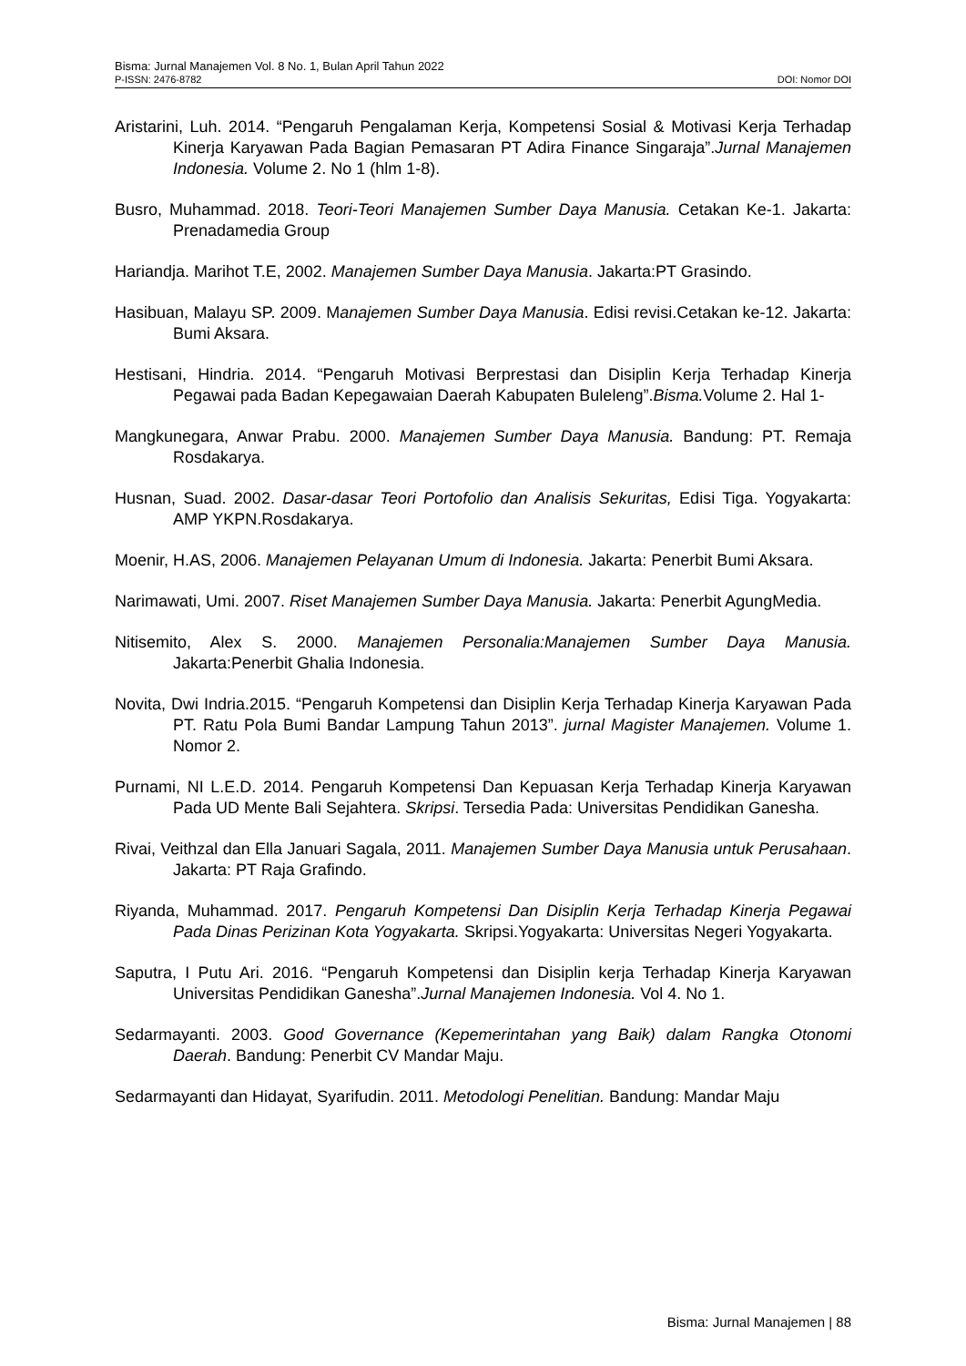Bisma: Jurnal Manajemen Vol. 8 No. 1, Bulan April Tahun 2022
P-ISSN: 2476-8782 DOI: Nomor DOI
Aristarini, Luh. 2014. “Pengaruh Pengalaman Kerja, Kompetensi Sosial & Motivasi Kerja Terhadap Kinerja Karyawan Pada Bagian Pemasaran PT Adira Finance Singaraja”.Jurnal Manajemen Indonesia. Volume 2. No 1 (hlm 1-8).
Busro, Muhammad. 2018. Teori-Teori Manajemen Sumber Daya Manusia. Cetakan Ke-1. Jakarta: Prenadamedia Group
Hariandja. Marihot T.E, 2002. Manajemen Sumber Daya Manusia. Jakarta:PT Grasindo.
Hasibuan, Malayu SP. 2009. Manajemen Sumber Daya Manusia. Edisi revisi.Cetakan ke-12. Jakarta: Bumi Aksara.
Hestisani, Hindria. 2014. “Pengaruh Motivasi Berprestasi dan Disiplin Kerja Terhadap Kinerja Pegawai pada Badan Kepegawaian Daerah Kabupaten Buleleng”.Bisma. Volume 2. Hal 1-
Mangkunegara, Anwar Prabu. 2000. Manajemen Sumber Daya Manusia. Bandung: PT. Remaja Rosdakarya.
Husnan, Suad. 2002. Dasar-dasar Teori Portofolio dan Analisis Sekuritas, Edisi Tiga. Yogyakarta: AMP YKPN.Rosdakarya.
Moenir, H.AS, 2006. Manajemen Pelayanan Umum di Indonesia. Jakarta: Penerbit Bumi Aksara.
Narimawati, Umi. 2007. Riset Manajemen Sumber Daya Manusia. Jakarta: Penerbit AgungMedia.
Nitisemito, Alex S. 2000. Manajemen Personalia:Manajemen Sumber Daya Manusia. Jakarta:Penerbit Ghalia Indonesia.
Novita, Dwi Indria.2015. “Pengaruh Kompetensi dan Disiplin Kerja Terhadap Kinerja Karyawan Pada PT. Ratu Pola Bumi Bandar Lampung Tahun 2013”. jurnal Magister Manajemen. Volume 1. Nomor 2.
Purnami, NI L.E.D. 2014. Pengaruh Kompetensi Dan Kepuasan Kerja Terhadap Kinerja Karyawan Pada UD Mente Bali Sejahtera. Skripsi. Tersedia Pada: Universitas Pendidikan Ganesha.
Rivai, Veithzal dan Ella Januari Sagala, 2011. Manajemen Sumber Daya Manusia untuk Perusahaan. Jakarta: PT Raja Grafindo.
Riyanda, Muhammad. 2017. Pengaruh Kompetensi Dan Disiplin Kerja Terhadap Kinerja Pegawai Pada Dinas Perizinan Kota Yogyakarta. Skripsi.Yogyakarta: Universitas Negeri Yogyakarta.
Saputra, I Putu Ari. 2016. “Pengaruh Kompetensi dan Disiplin kerja Terhadap Kinerja Karyawan Universitas Pendidikan Ganesha”.Jurnal Manajemen Indonesia. Vol 4. No 1.
Sedarmayanti. 2003. Good Governance (Kepemerintahan yang Baik) dalam Rangka Otonomi Daerah. Bandung: Penerbit CV Mandar Maju.
Sedarmayanti dan Hidayat, Syarifudin. 2011. Metodologi Penelitian. Bandung: Mandar Maju
Bisma: Jurnal Manajemen | 88